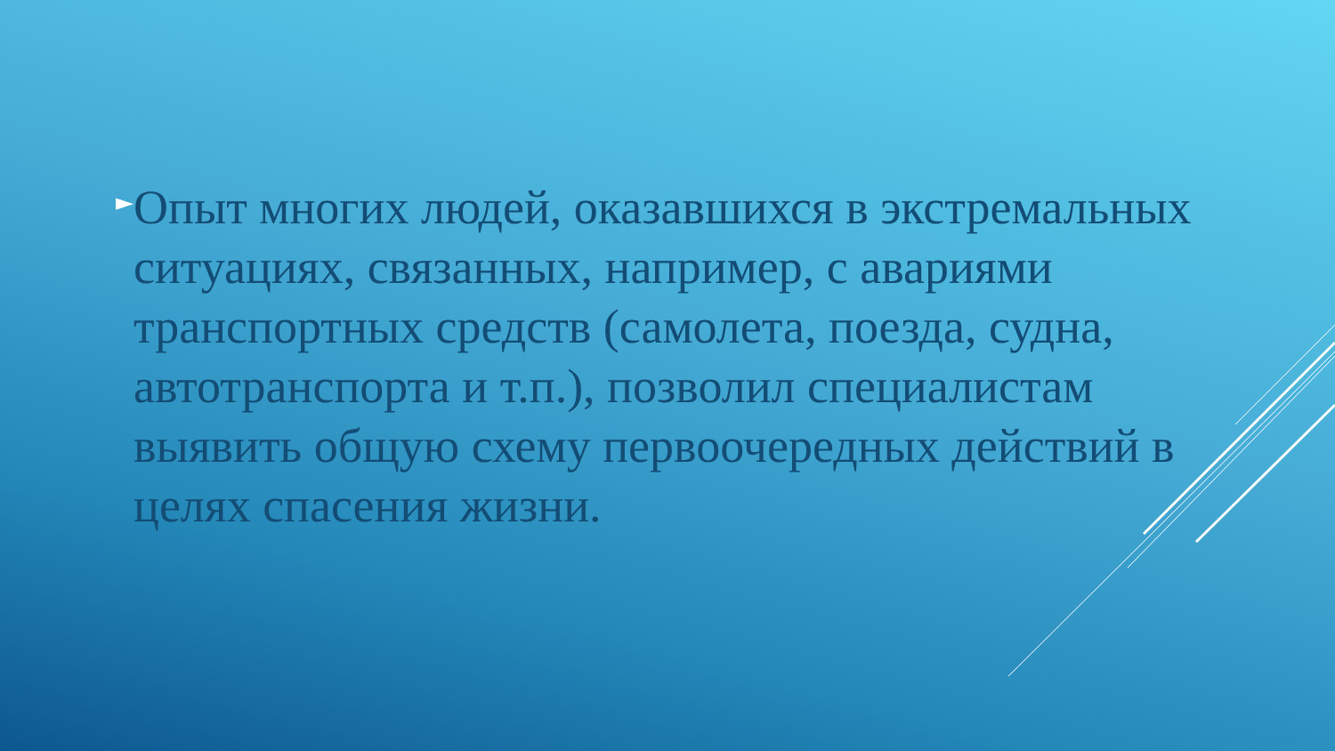►
Опыт многих людей, оказавшихся в экстремальных ситуациях, связанных, например, с авариями транспортных средств (самолета, поезда, судна, автотранспорта и т.п.), позволил специалистам выявить общую схему первоочередных действий в целях спасения жизни.